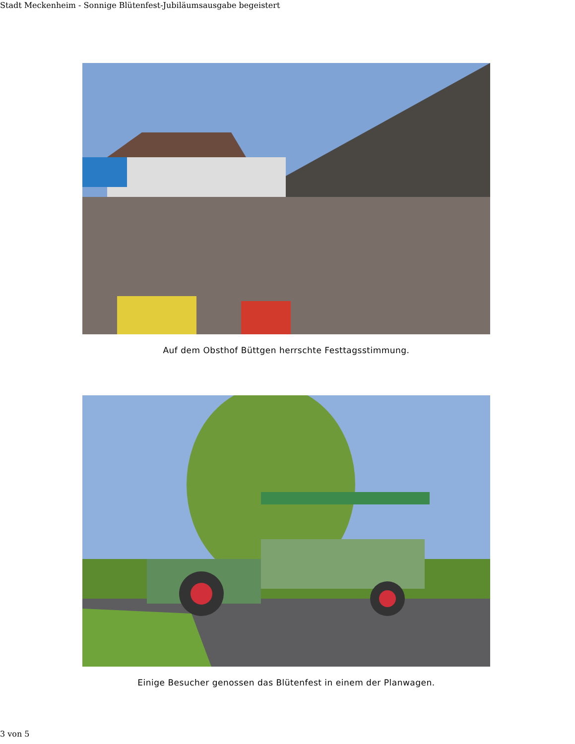Stadt Meckenheim - Sonnige Blütenfest-Jubiläumsausgabe begeistert
Auf dem Obsthof Büttgen herrschte Festtagsstimmung.
Einige Besucher genossen das Blütenfest in einem der Planwagen.
3 von 5